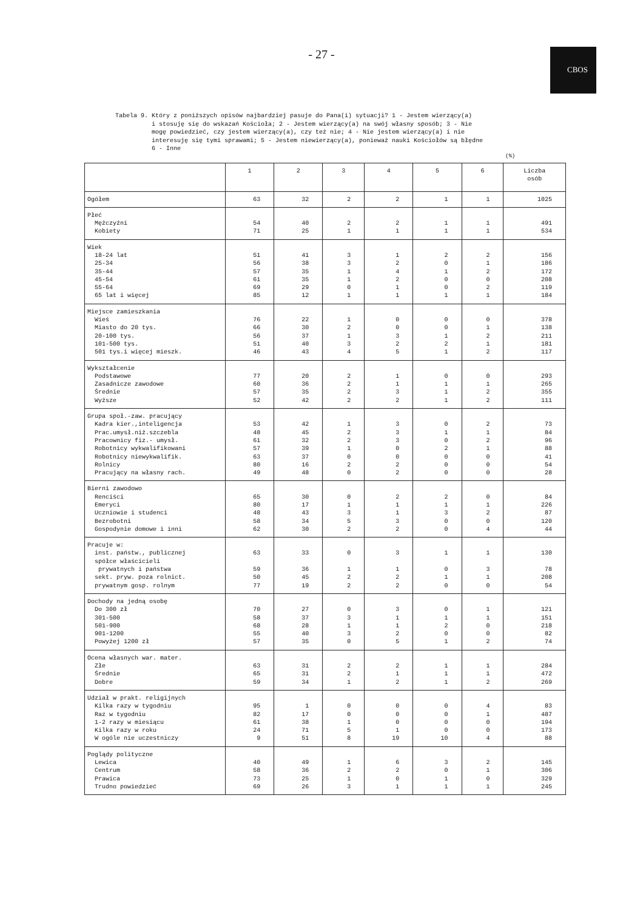- 27 -
CBOS
Tabela 9. Który z poniższych opisów najbardziej pasuje do Pana(i) sytuacji? 1 - Jestem wierzący(a) i stosuję się do wskazań Kościoła; 2 - Jestem wierzący(a) na swój własny sposób; 3 - Nie mogę powiedzieć, czy jestem wierzący(a), czy też nie; 4 - Nie jestem wierzący(a) i nie interesuję się tymi sprawami; 5 - Jestem niewierzący(a), ponieważ nauki Kościołów są błędne 6 - Inne
(%)
| | 1 | 2 | 3 | 4 | 5 | 6 | Liczba osób |
| --- | --- | --- | --- | --- | --- | --- | --- |
| Ogółem | 63 | 32 | 2 | 2 | 1 | 1 | 1025 |
| Płeć | | | | | | | |
| Mężczyźni | 54 | 40 | 2 | 2 | 1 | 1 | 491 |
| Kobiety | 71 | 25 | 1 | 1 | 1 | 1 | 534 |
| Wiek | | | | | | | |
| 18-24 lat | 51 | 41 | 3 | 1 | 2 | 2 | 156 |
| 25-34 | 56 | 38 | 3 | 2 | 0 | 1 | 186 |
| 35-44 | 57 | 35 | 1 | 4 | 1 | 2 | 172 |
| 45-54 | 61 | 35 | 1 | 2 | 0 | 0 | 208 |
| 55-64 | 69 | 29 | 0 | 1 | 0 | 2 | 119 |
| 65 lat i więcej | 85 | 12 | 1 | 1 | 1 | 1 | 184 |
| Miejsce zamieszkania | | | | | | | |
| Wieś | 76 | 22 | 1 | 0 | 0 | 0 | 378 |
| Miasto do 20 tys. | 66 | 30 | 2 | 0 | 0 | 1 | 138 |
| 20-100 tys. | 56 | 37 | 1 | 3 | 1 | 2 | 211 |
| 101-500 tys. | 51 | 40 | 3 | 2 | 2 | 1 | 181 |
| 501 tys.i więcej mieszk. | 46 | 43 | 4 | 5 | 1 | 2 | 117 |
| Wykształcenie | | | | | | | |
| Podstawowe | 77 | 20 | 2 | 1 | 0 | 0 | 293 |
| Zasadnicze zawodowe | 60 | 36 | 2 | 1 | 1 | 1 | 265 |
| Średnie | 57 | 35 | 2 | 3 | 1 | 2 | 355 |
| Wyższe | 52 | 42 | 2 | 2 | 1 | 2 | 111 |
| Grupa społ.-zaw. pracujący | | | | | | | |
| Kadra kier.,inteligencja | 53 | 42 | 1 | 3 | 0 | 2 | 73 |
| Prac.umysł.niż.szczebla | 48 | 45 | 2 | 3 | 1 | 1 | 84 |
| Pracownicy fiz.- umysł. | 61 | 32 | 2 | 3 | 0 | 2 | 96 |
| Robotnicy wykwalifikowani | 57 | 39 | 1 | 0 | 2 | 1 | 88 |
| Robotnicy niewykwalifik. | 63 | 37 | 0 | 0 | 0 | 0 | 41 |
| Rolnicy | 80 | 16 | 2 | 2 | 0 | 0 | 54 |
| Pracujący na własny rach. | 49 | 48 | 0 | 2 | 0 | 0 | 28 |
| Bierni zawodowo | | | | | | | |
| Renciści | 65 | 30 | 0 | 2 | 2 | 0 | 84 |
| Emeryci | 80 | 17 | 1 | 1 | 1 | 1 | 226 |
| Uczniowie i studenci | 48 | 43 | 3 | 1 | 3 | 2 | 87 |
| Bezrobotni | 58 | 34 | 5 | 3 | 0 | 0 | 120 |
| Gospodynie domowe i inni | 62 | 30 | 2 | 2 | 0 | 4 | 44 |
| Pracuje w: | | | | | | | |
| inst. państw., publicznej | 63 | 33 | 0 | 3 | 1 | 1 | 130 |
| spółce właścicieli | | | | | | | |
| prywatnych i państwa | 59 | 36 | 1 | 1 | 0 | 3 | 78 |
| sekt. pryw. poza rolnict. | 50 | 45 | 2 | 2 | 1 | 1 | 208 |
| prywatnym gosp. rolnym | 77 | 19 | 2 | 2 | 0 | 0 | 54 |
| Dochody na jedną osobę | | | | | | | |
| Do 300 zł | 70 | 27 | 0 | 3 | 0 | 1 | 121 |
| 301-500 | 58 | 37 | 3 | 1 | 1 | 1 | 151 |
| 501-900 | 68 | 28 | 1 | 1 | 2 | 0 | 218 |
| 901-1200 | 55 | 40 | 3 | 2 | 0 | 0 | 82 |
| Powyżej 1200 zł | 57 | 35 | 0 | 5 | 1 | 2 | 74 |
| Ocena własnych war. mater. | | | | | | | |
| Złe | 63 | 31 | 2 | 2 | 1 | 1 | 284 |
| Średnie | 65 | 31 | 2 | 1 | 1 | 1 | 472 |
| Dobre | 59 | 34 | 1 | 2 | 1 | 2 | 269 |
| Udział w prakt. religijnych | | | | | | | |
| Kilka razy w tygodniu | 95 | 1 | 0 | 0 | 0 | 4 | 83 |
| Raz w tygodniu | 82 | 17 | 0 | 0 | 0 | 1 | 487 |
| 1-2 razy w miesiącu | 61 | 38 | 1 | 0 | 0 | 0 | 194 |
| Kilka razy w roku | 24 | 71 | 5 | 1 | 0 | 0 | 173 |
| W ogóle nie uczestniczy | 9 | 51 | 8 | 19 | 10 | 4 | 88 |
| Poglądy polityczne | | | | | | | |
| Lewica | 40 | 49 | 1 | 6 | 3 | 2 | 145 |
| Centrum | 58 | 36 | 2 | 2 | 0 | 1 | 306 |
| Prawica | 73 | 25 | 1 | 0 | 1 | 0 | 329 |
| Trudno powiedzieć | 69 | 26 | 3 | 1 | 1 | 1 | 245 |